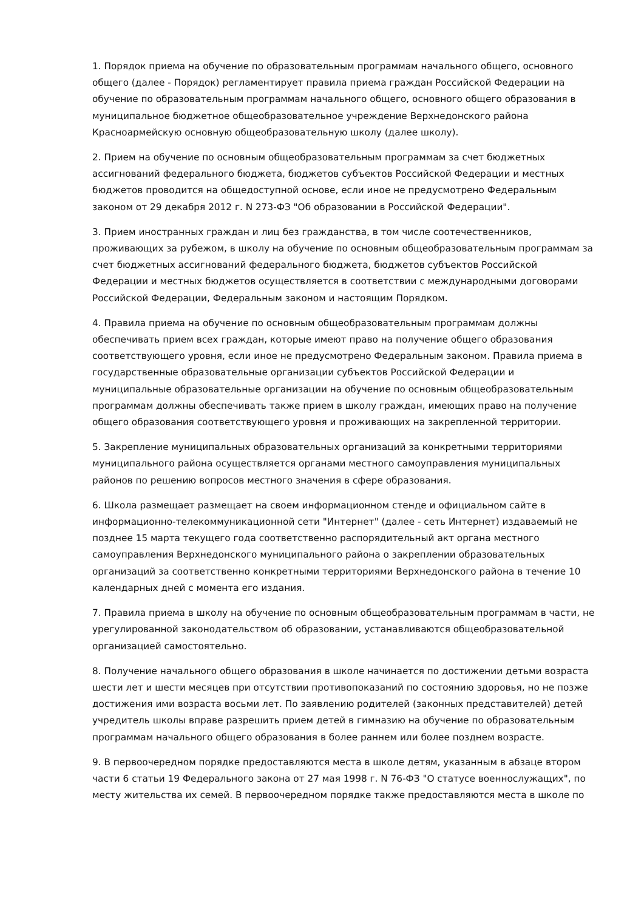1. Порядок приема на обучение по образовательным программам начального общего, основного общего (далее - Порядок) регламентирует правила приема граждан Российской Федерации на обучение по образовательным программам начального общего, основного общего образования в муниципальное бюджетное общеобразовательное учреждение Верхнедонского района Красноармейскую основную общеобразовательную школу (далее школу).
2. Прием на обучение по основным общеобразовательным программам за счет бюджетных ассигнований федерального бюджета, бюджетов субъектов Российской Федерации и местных бюджетов проводится на общедоступной основе, если иное не предусмотрено Федеральным законом от 29 декабря 2012 г. N 273-ФЗ "Об образовании в Российской Федерации".
3. Прием иностранных граждан и лиц без гражданства, в том числе соотечественников, проживающих за рубежом, в школу на обучение по основным общеобразовательным программам за счет бюджетных ассигнований федерального бюджета, бюджетов субъектов Российской Федерации и местных бюджетов осуществляется в соответствии с международными договорами Российской Федерации, Федеральным законом и настоящим Порядком.
4. Правила приема на обучение по основным общеобразовательным программам должны обеспечивать прием всех граждан, которые имеют право на получение общего образования соответствующего уровня, если иное не предусмотрено Федеральным законом. Правила приема в государственные образовательные организации субъектов Российской Федерации и муниципальные образовательные организации на обучение по основным общеобразовательным программам должны обеспечивать также прием в школу граждан, имеющих право на получение общего образования соответствующего уровня и проживающих на закрепленной территории.
5. Закрепление муниципальных образовательных организаций за конкретными территориями муниципального района осуществляется органами местного самоуправления муниципальных районов по решению вопросов местного значения в сфере образования.
6. Школа размещает размещает на своем информационном стенде и официальном сайте в информационно-телекоммуникационной сети "Интернет" (далее - сеть Интернет) издаваемый не позднее 15 марта текущего года соответственно распорядительный акт органа местного самоуправления Верхнедонского муниципального района о закреплении образовательных организаций за соответственно конкретными территориями Верхнедонского района в течение 10 календарных дней с момента его издания.
7. Правила приема в школу на обучение по основным общеобразовательным программам в части, не урегулированной законодательством об образовании, устанавливаются общеобразовательной организацией самостоятельно.
8. Получение начального общего образования в школе начинается по достижении детьми возраста шести лет и шести месяцев при отсутствии противопоказаний по состоянию здоровья, но не позже достижения ими возраста восьми лет. По заявлению родителей (законных представителей) детей учредитель школы вправе разрешить прием детей в гимназию на обучение по образовательным программам начального общего образования в более раннем или более позднем возрасте.
9. В первоочередном порядке предоставляются места в школе детям, указанным в абзаце втором части 6 статьи 19 Федерального закона от 27 мая 1998 г. N 76-ФЗ "О статусе военнослужащих", по месту жительства их семей. В первоочередном порядке также предоставляются места в школе по